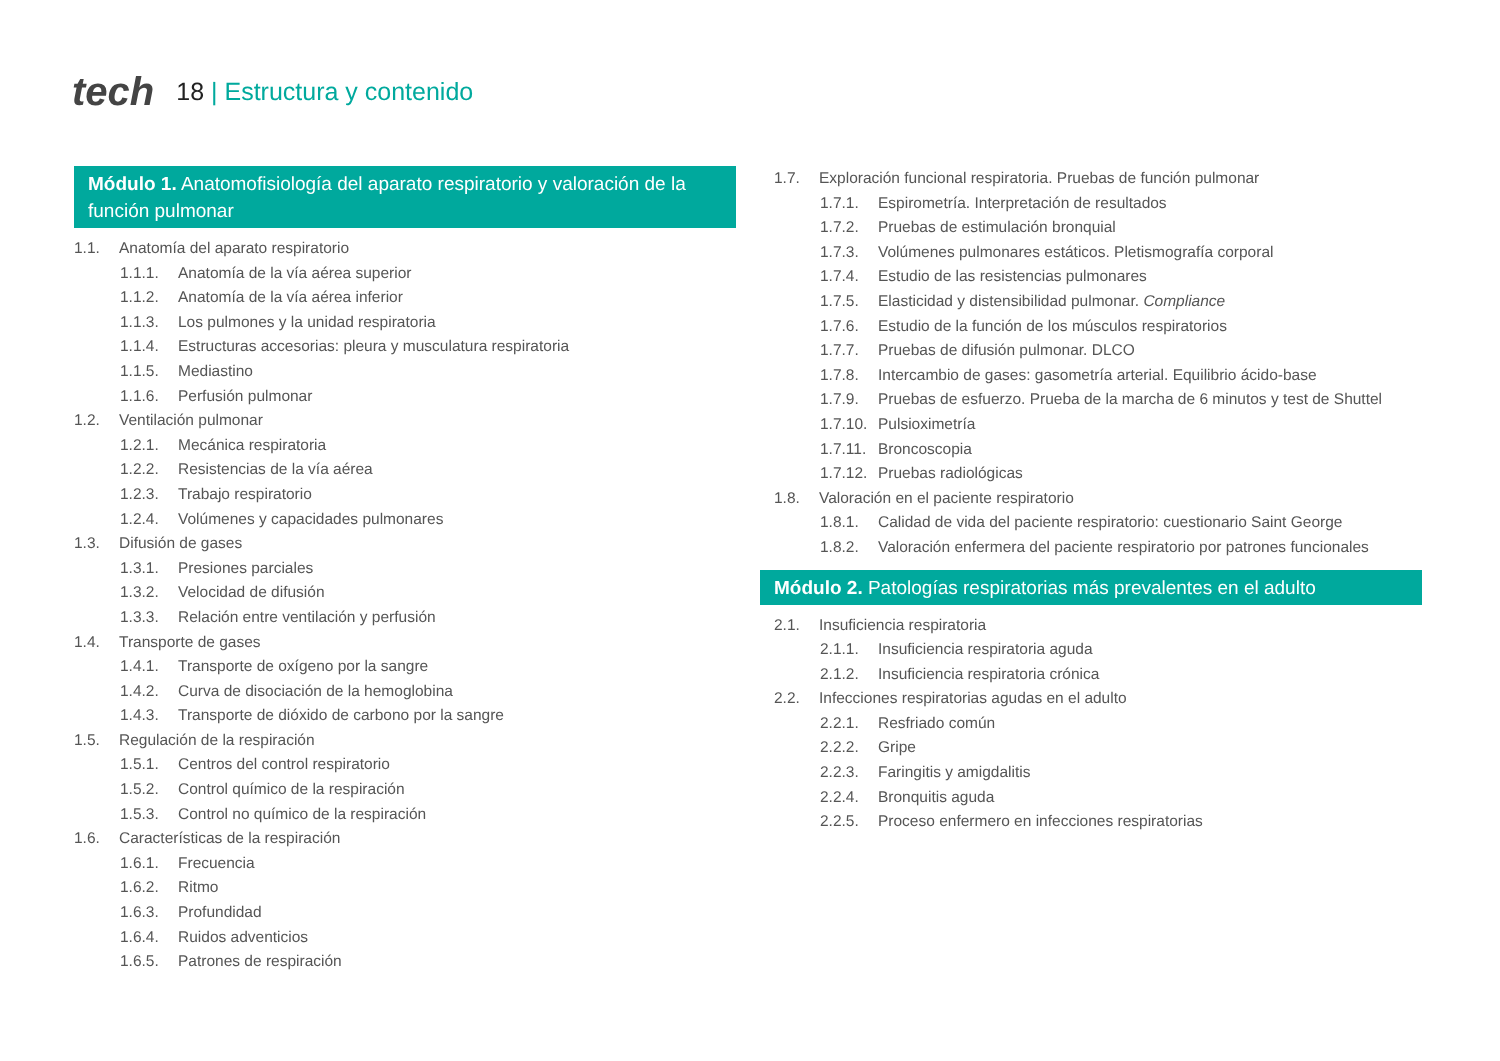tech 18 | Estructura y contenido
Módulo 1. Anatomofisiología del aparato respiratorio y valoración de la función pulmonar
1.1. Anatomía del aparato respiratorio
1.1.1. Anatomía de la vía aérea superior
1.1.2. Anatomía de la vía aérea inferior
1.1.3. Los pulmones y la unidad respiratoria
1.1.4. Estructuras accesorias: pleura y musculatura respiratoria
1.1.5. Mediastino
1.1.6. Perfusión pulmonar
1.2. Ventilación pulmonar
1.2.1. Mecánica respiratoria
1.2.2. Resistencias de la vía aérea
1.2.3. Trabajo respiratorio
1.2.4. Volúmenes y capacidades pulmonares
1.3. Difusión de gases
1.3.1. Presiones parciales
1.3.2. Velocidad de difusión
1.3.3. Relación entre ventilación y perfusión
1.4. Transporte de gases
1.4.1. Transporte de oxígeno por la sangre
1.4.2. Curva de disociación de la hemoglobina
1.4.3. Transporte de dióxido de carbono por la sangre
1.5. Regulación de la respiración
1.5.1. Centros del control respiratorio
1.5.2. Control químico de la respiración
1.5.3. Control no químico de la respiración
1.6. Características de la respiración
1.6.1. Frecuencia
1.6.2. Ritmo
1.6.3. Profundidad
1.6.4. Ruidos adventicios
1.6.5. Patrones de respiración
1.7. Exploración funcional respiratoria. Pruebas de función pulmonar
1.7.1. Espirometría. Interpretación de resultados
1.7.2. Pruebas de estimulación bronquial
1.7.3. Volúmenes pulmonares estáticos. Pletismografía corporal
1.7.4. Estudio de las resistencias pulmonares
1.7.5. Elasticidad y distensibilidad pulmonar. Compliance
1.7.6. Estudio de la función de los músculos respiratorios
1.7.7. Pruebas de difusión pulmonar. DLCO
1.7.8. Intercambio de gases: gasometría arterial. Equilibrio ácido-base
1.7.9. Pruebas de esfuerzo. Prueba de la marcha de 6 minutos y test de Shuttel
1.7.10. Pulsioximetría
1.7.11. Broncoscopia
1.7.12. Pruebas radiológicas
1.8. Valoración en el paciente respiratorio
1.8.1. Calidad de vida del paciente respiratorio: cuestionario Saint George
1.8.2. Valoración enfermera del paciente respiratorio por patrones funcionales
Módulo 2. Patologías respiratorias más prevalentes en el adulto
2.1. Insuficiencia respiratoria
2.1.1. Insuficiencia respiratoria aguda
2.1.2. Insuficiencia respiratoria crónica
2.2. Infecciones respiratorias agudas en el adulto
2.2.1. Resfriado común
2.2.2. Gripe
2.2.3. Faringitis y amigdalitis
2.2.4. Bronquitis aguda
2.2.5. Proceso enfermero en infecciones respiratorias